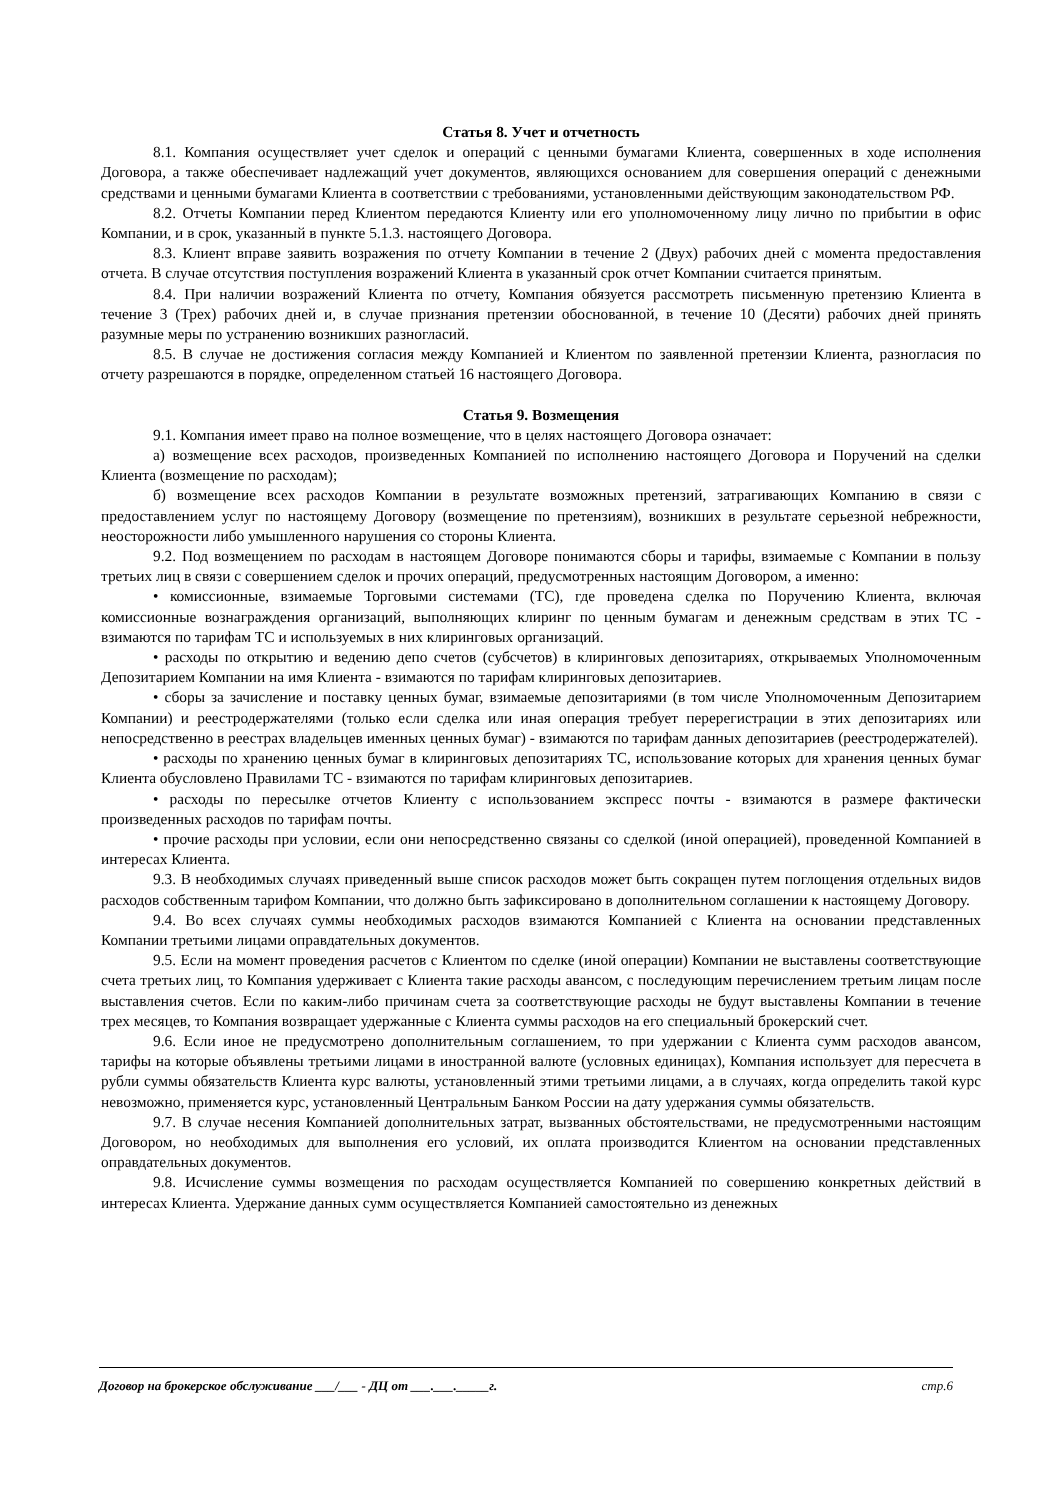Статья 8. Учет и отчетность
8.1. Компания осуществляет учет сделок и операций с ценными бумагами Клиента, совершенных в ходе исполнения Договора, а также обеспечивает надлежащий учет документов, являющихся основанием для совершения операций с денежными средствами и ценными бумагами Клиента в соответствии с требованиями, установленными действующим законодательством РФ.
8.2. Отчеты Компании перед Клиентом передаются Клиенту или его уполномоченному лицу лично по прибытии в офис Компании, и в срок, указанный в пункте 5.1.3. настоящего Договора.
8.3. Клиент вправе заявить возражения по отчету Компании в течение 2 (Двух) рабочих дней с момента предоставления отчета. В случае отсутствия поступления возражений Клиента в указанный срок отчет Компании считается принятым.
8.4. При наличии возражений Клиента по отчету, Компания обязуется рассмотреть письменную претензию Клиента в течение 3 (Трех) рабочих дней и, в случае признания претензии обоснованной, в течение 10 (Десяти) рабочих дней принять разумные меры по устранению возникших разногласий.
8.5. В случае не достижения согласия между Компанией и Клиентом по заявленной претензии Клиента, разногласия по отчету разрешаются в порядке, определенном статьей 16 настоящего Договора.
Статья 9. Возмещения
9.1. Компания имеет право на полное возмещение, что в целях настоящего Договора означает:
а) возмещение всех расходов, произведенных Компанией по исполнению настоящего Договора и Поручений на сделки Клиента (возмещение по расходам);
б) возмещение всех расходов Компании в результате возможных претензий, затрагивающих Компанию в связи с предоставлением услуг по настоящему Договору (возмещение по претензиям), возникших в результате серьезной небрежности, неосторожности либо умышленного нарушения со стороны Клиента.
9.2. Под возмещением по расходам в настоящем Договоре понимаются сборы и тарифы, взимаемые с Компании в пользу третьих лиц в связи с совершением сделок и прочих операций, предусмотренных настоящим Договором, а именно:
• комиссионные, взимаемые Торговыми системами (ТС), где проведена сделка по Поручению Клиента, включая комиссионные вознаграждения организаций, выполняющих клиринг по ценным бумагам и денежным средствам в этих ТС - взимаются по тарифам ТС и используемых в них клиринговых организаций.
• расходы по открытию и ведению депо счетов (субсчетов) в клиринговых депозитариях, открываемых Уполномоченным Депозитарием Компании на имя Клиента - взимаются по тарифам клиринговых депозитариев.
• сборы за зачисление и поставку ценных бумаг, взимаемые депозитариями (в том числе Уполномоченным Депозитарием Компании) и реестродержателями (только если сделка или иная операция требует перерегистрации в этих депозитариях или непосредственно в реестрах владельцев именных ценных бумаг) - взимаются по тарифам данных депозитариев (реестродержателей).
• расходы по хранению ценных бумаг в клиринговых депозитариях ТС, использование которых для хранения ценных бумаг Клиента обусловлено Правилами ТС - взимаются по тарифам клиринговых депозитариев.
• расходы по пересылке отчетов Клиенту с использованием экспресс почты - взимаются в размере фактически произведенных расходов по тарифам почты.
• прочие расходы при условии, если они непосредственно связаны со сделкой (иной операцией), проведенной Компанией в интересах Клиента.
9.3. В необходимых случаях приведенный выше список расходов может быть сокращен путем поглощения отдельных видов расходов собственным тарифом Компании, что должно быть зафиксировано в дополнительном соглашении к настоящему Договору.
9.4. Во всех случаях суммы необходимых расходов взимаются Компанией с Клиента на основании представленных Компании третьими лицами оправдательных документов.
9.5. Если на момент проведения расчетов с Клиентом по сделке (иной операции) Компании не выставлены соответствующие счета третьих лиц, то Компания удерживает с Клиента такие расходы авансом, с последующим перечислением третьим лицам после выставления счетов. Если по каким-либо причинам счета за соответствующие расходы не будут выставлены Компании в течение трех месяцев, то Компания возвращает удержанные с Клиента суммы расходов на его специальный брокерский счет.
9.6. Если иное не предусмотрено дополнительным соглашением, то при удержании с Клиента сумм расходов авансом, тарифы на которые объявлены третьими лицами в иностранной валюте (условных единицах), Компания использует для пересчета в рубли суммы обязательств Клиента курс валюты, установленный этими третьими лицами, а в случаях, когда определить такой курс невозможно, применяется курс, установленный Центральным Банком России на дату удержания суммы обязательств.
9.7. В случае несения Компанией дополнительных затрат, вызванных обстоятельствами, не предусмотренными настоящим Договором, но необходимых для выполнения его условий, их оплата производится Клиентом на основании представленных оправдательных документов.
9.8. Исчисление суммы возмещения по расходам осуществляется Компанией по совершению конкретных действий в интересах Клиента. Удержание данных сумм осуществляется Компанией самостоятельно из денежных
Договор на брокерское обслуживание ___/___ - ДЦ от ___.___._____г. стр.6